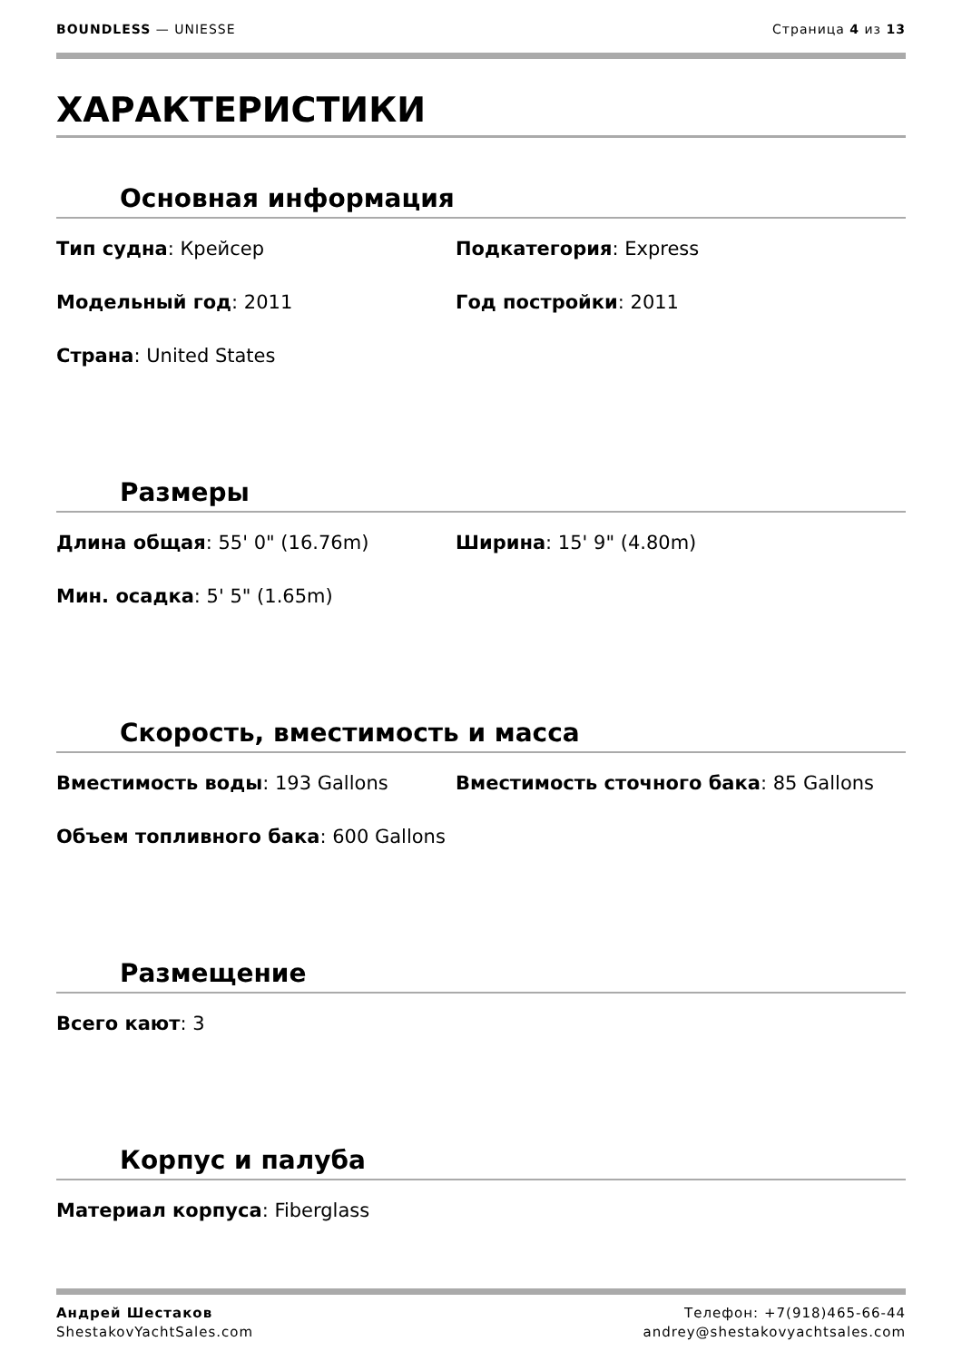BOUNDLESS — UNIESSE Страница 4 из 13
ХАРАКТЕРИСТИКИ
Основная информация
Тип судна: Крейсер
Подкатегория: Express
Модельный год: 2011
Год постройки: 2011
Страна: United States
Размеры
Длина общая: 55' 0" (16.76m)
Ширина: 15' 9" (4.80m)
Мин. осадка: 5' 5" (1.65m)
Скорость, вместимость и масса
Вместимость воды: 193 Gallons
Вместимость сточного бака: 85 Gallons
Объем топливного бака: 600 Gallons
Размещение
Всего кают: 3
Корпус и палуба
Материал корпуса: Fiberglass
Андрей Шестаков
ShestakovYachtSales.com
Телефон: +7(918)465-66-44
andrey@shestakovyachtsales.com